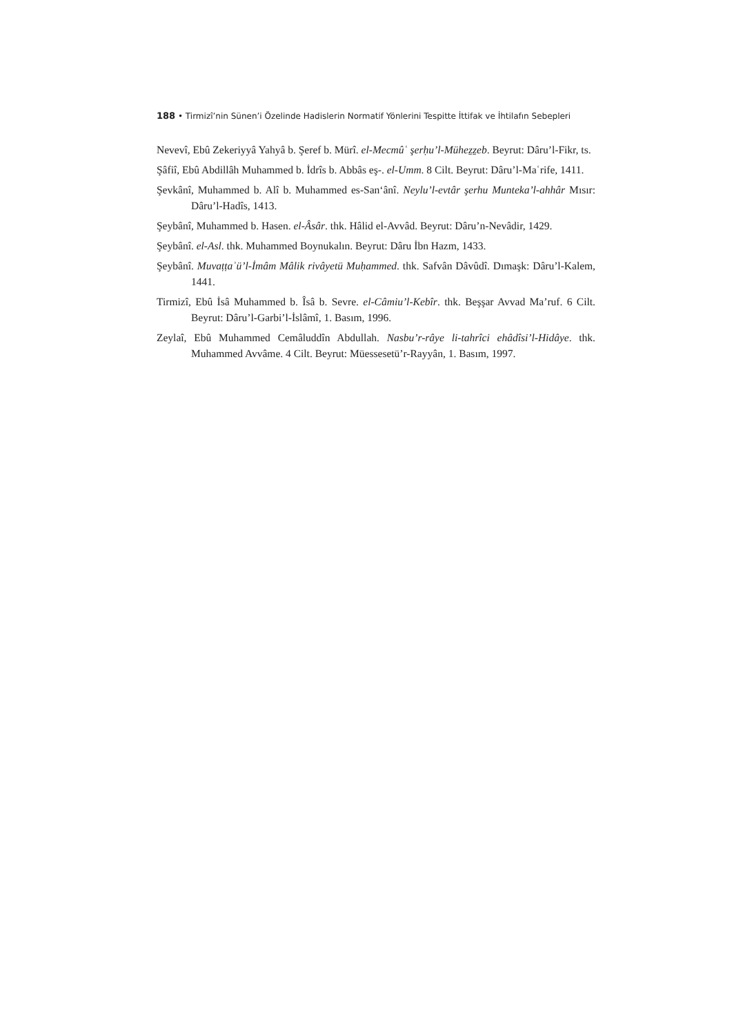188 • Tirmizî’nin Sünen’i Özelinde Hadislerin Normatif Yönlerini Tespitte İttifak ve İhtilafın Sebepleri
Nevevî, Ebû Zekeriyyâ Yahyâ b. Şeref b. Mürî. el-Mecmûʿ şerḥu’l-Mühez̠z̠eb. Beyrut: Dâru’l-Fikr, ts.
Şâfiî, Ebû Abdillâh Muhammed b. İdrîs b. Abbâs eş-. el-Umm. 8 Cilt. Beyrut: Dâru’l-Maʿrife, 1411.
Şevkânî, Muhammed b. Alî b. Muhammed es-San‘ânî. Neylu’l-evtâr şerhu Munteka’l-ahhâr Mısır: Dâru’l-Hadîs, 1413.
Şeybânî, Muhammed b. Hasen. el-Âsâr. thk. Hâlid el-Avvâd. Beyrut: Dâru’n-Nevâdir, 1429.
Şeybânî. el-Asl. thk. Muhammed Boynukalın. Beyrut: Dâru İbn Hazm, 1433.
Şeybânî. Muvaṭṭaʾü’l-İmâm Mâlik rivâyetü Muḥammed. thk. Safvân Dâvûdî. Dımaşk: Dâru’l-Kalem, 1441.
Tirmizî, Ebû İsâ Muhammed b. Îsâ b. Sevre. el-Câmiu’l-Kebîr. thk. Beşşar Avvad Ma’ruf. 6 Cilt. Beyrut: Dâru’l-Garbi’l-İslâmî, 1. Basım, 1996.
Zeylaî, Ebû Muhammed Cemâluddîn Abdullah. Nasbu’r-râye li-tahrîci ehâdîsi’l-Hidâye. thk. Muhammed Avvâme. 4 Cilt. Beyrut: Müessesetü’r-Rayyân, 1. Basım, 1997.